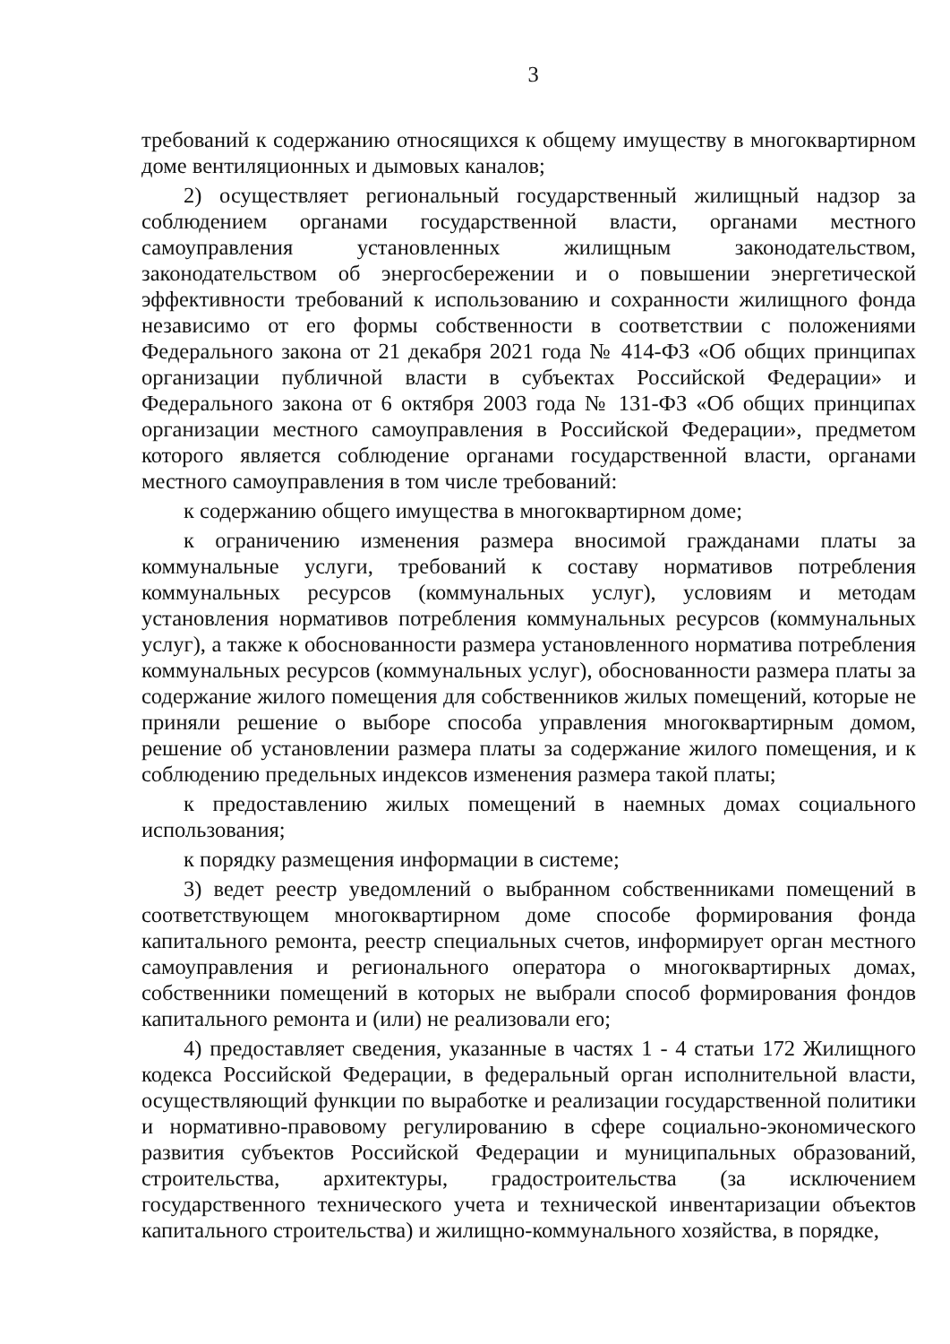3
требований к содержанию относящихся к общему имуществу в многоквартирном доме вентиляционных и дымовых каналов;
2) осуществляет региональный государственный жилищный надзор за соблюдением органами государственной власти, органами местного самоуправления установленных жилищным законодательством, законодательством об энергосбережении и о повышении энергетической эффективности требований к использованию и сохранности жилищного фонда независимо от его формы собственности в соответствии с положениями Федерального закона от 21 декабря 2021 года № 414-ФЗ «Об общих принципах организации публичной власти в субъектах Российской Федерации» и Федерального закона от 6 октября 2003 года № 131-ФЗ «Об общих принципах организации местного самоуправления в Российской Федерации», предметом которого является соблюдение органами государственной власти, органами местного самоуправления в том числе требований:
к содержанию общего имущества в многоквартирном доме;
к ограничению изменения размера вносимой гражданами платы за коммунальные услуги, требований к составу нормативов потребления коммунальных ресурсов (коммунальных услуг), условиям и методам установления нормативов потребления коммунальных ресурсов (коммунальных услуг), а также к обоснованности размера установленного норматива потребления коммунальных ресурсов (коммунальных услуг), обоснованности размера платы за содержание жилого помещения для собственников жилых помещений, которые не приняли решение о выборе способа управления многоквартирным домом, решение об установлении размера платы за содержание жилого помещения, и к соблюдению предельных индексов изменения размера такой платы;
к предоставлению жилых помещений в наемных домах социального использования;
к порядку размещения информации в системе;
3) ведет реестр уведомлений о выбранном собственниками помещений в соответствующем многоквартирном доме способе формирования фонда капитального ремонта, реестр специальных счетов, информирует орган местного самоуправления и регионального оператора о многоквартирных домах, собственники помещений в которых не выбрали способ формирования фондов капитального ремонта и (или) не реализовали его;
4) предоставляет сведения, указанные в частях 1 - 4 статьи 172 Жилищного кодекса Российской Федерации, в федеральный орган исполнительной власти, осуществляющий функции по выработке и реализации государственной политики и нормативно-правовому регулированию в сфере социально-экономического развития субъектов Российской Федерации и муниципальных образований, строительства, архитектуры, градостроительства (за исключением государственного технического учета и технической инвентаризации объектов капитального строительства) и жилищно-коммунального хозяйства, в порядке,